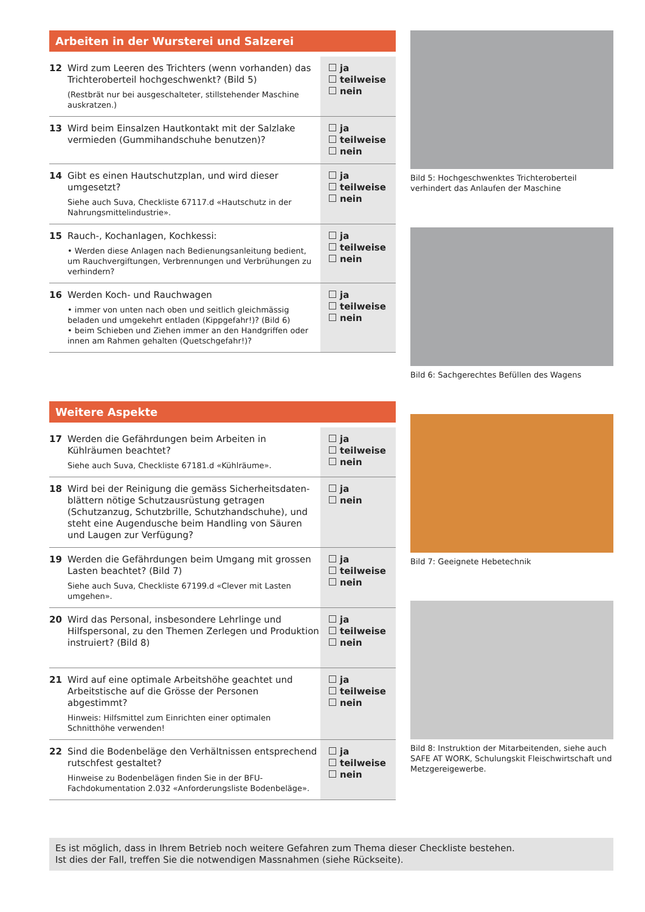Arbeiten in der Wursterei und Salzerei
| 12 | Wird zum Leeren des Trichters (wenn vorhanden) das Trichteroberteil hochgeschwenkt? (Bild 5) (Restbrät nur bei ausgeschalteter, stillstehender Maschine auskratzen.) | ja teilweise nein |
| 13 | Wird beim Einsalzen Hautkontakt mit der Salzlake vermieden (Gummihandschuhe benutzen)? | ja teilweise nein |
| 14 | Gibt es einen Hautschutzplan, und wird dieser umgesetzt? Siehe auch Suva, Checkliste 67117.d «Hautschutz in der Nahrungsmittelindustrie». | ja teilweise nein |
| 15 | Rauch-, Kochanlagen, Kochkessi: • Werden diese Anlagen nach Bedienungsanleitung bedient, um Rauchvergiftungen, Verbrennungen und Verbrühungen zu verhindern? | ja teilweise nein |
| 16 | Werden Koch- und Rauchwagen • immer von unten nach oben und seitlich gleichmässig beladen und umgekehrt entladen (Kippgefahr!)? (Bild 6) • beim Schieben und Ziehen immer an den Handgriffen oder innen am Rahmen gehalten (Quetschgefahr!)? | ja teilweise nein |
Weitere Aspekte
| 17 | Werden die Gefährdungen beim Arbeiten in Kühlräumen beachtet? Siehe auch Suva, Checkliste 67181.d «Kühlräume». | ja teilweise nein |
| 18 | Wird bei der Reinigung die gemäss Sicherheitsdaten­blättern nötige Schutzausrüstung getragen (Schutzanzug, Schutzbrille, Schutzhandschuhe), und steht eine Augen­dusche beim Handling von Säuren und Laugen zur Verfü­gung? | ja nein |
| 19 | Werden die Gefährdungen beim Umgang mit grossen Lasten beachtet? (Bild 7) Siehe auch Suva, Checkliste 67199.d «Clever mit Lasten umgehen». | ja teilweise nein |
| 20 | Wird das Personal, insbesondere Lehrlinge und Hilfspersonal, zu den Themen Zerlegen und Produktion instruiert? (Bild 8) | ja teilweise nein |
| 21 | Wird auf eine optimale Arbeitshöhe geachtet und Arbeits­tische auf die Grösse der Personen abgestimmt? Hinweis: Hilfsmittel zum Einrichten einer optimalen Schnitthöhe verwenden! | ja teilweise nein |
| 22 | Sind die Bodenbeläge den Verhältnissen entsprechend rutschfest gestaltet? Hinweise zu Bodenbelägen finden Sie in der BFU-Fachdokumenta­tion 2.032 «Anforderungsliste Bodenbeläge». | ja teilweise nein |
Bild 5: Hochgeschwenktes Trichteroberteil verhindert das Anlaufen der Maschine
Bild 6: Sachgerechtes Befüllen des Wagens
Bild 7: Geeignete Hebetechnik
Bild 8: Instruktion der Mitarbeitenden, siehe auch SAFE AT WORK, Schulungskit Fleischwirtschaft und Metzgereigewerbe.
Es ist möglich, dass in Ihrem Betrieb noch weitere Gefahren zum Thema dieser Checkliste bestehen.
Ist dies der Fall, treffen Sie die notwendigen Massnahmen (siehe Rückseite).